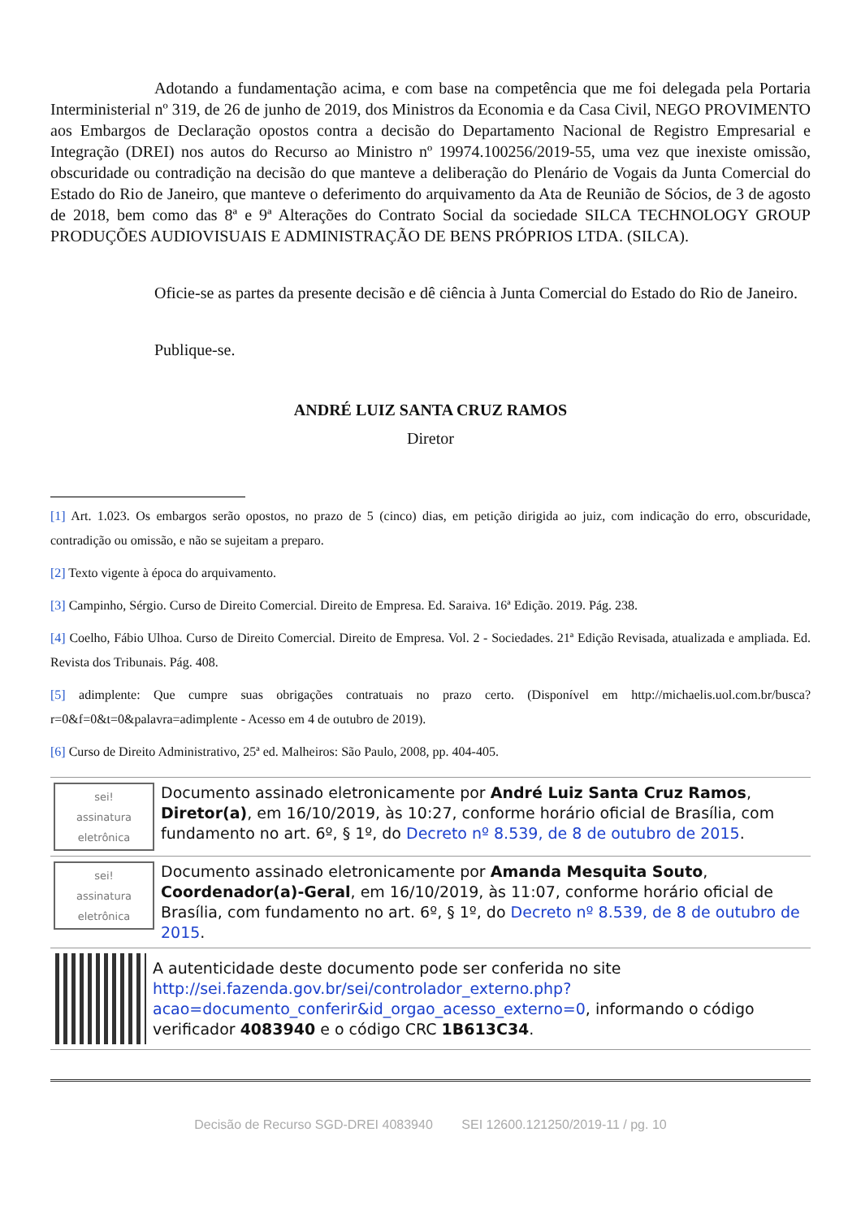Adotando a fundamentação acima, e com base na competência que me foi delegada pela Portaria Interministerial nº 319, de 26 de junho de 2019, dos Ministros da Economia e da Casa Civil, NEGO PROVIMENTO aos Embargos de Declaração opostos contra a decisão do Departamento Nacional de Registro Empresarial e Integração (DREI) nos autos do Recurso ao Ministro nº 19974.100256/2019-55, uma vez que inexiste omissão, obscuridade ou contradição na decisão do que manteve a deliberação do Plenário de Vogais da Junta Comercial do Estado do Rio de Janeiro, que manteve o deferimento do arquivamento da Ata de Reunião de Sócios, de 3 de agosto de 2018, bem como das 8ª e 9ª Alterações do Contrato Social da sociedade SILCA TECHNOLOGY GROUP PRODUÇÕES AUDIOVISUAIS E ADMINISTRAÇÃO DE BENS PRÓPRIOS LTDA. (SILCA).
Oficie-se as partes da presente decisão e dê ciência à Junta Comercial do Estado do Rio de Janeiro.
Publique-se.
ANDRÉ LUIZ SANTA CRUZ RAMOS
Diretor
[1] Art. 1.023. Os embargos serão opostos, no prazo de 5 (cinco) dias, em petição dirigida ao juiz, com indicação do erro, obscuridade, contradição ou omissão, e não se sujeitam a preparo.
[2] Texto vigente à época do arquivamento.
[3] Campinho, Sérgio. Curso de Direito Comercial. Direito de Empresa. Ed. Saraiva. 16ª Edição. 2019. Pág. 238.
[4] Coelho, Fábio Ulhoa. Curso de Direito Comercial. Direito de Empresa. Vol. 2 - Sociedades. 21ª Edição Revisada, atualizada e ampliada. Ed. Revista dos Tribunais. Pág. 408.
[5] adimplente: Que cumpre suas obrigações contratuais no prazo certo. (Disponível em http://michaelis.uol.com.br/busca?r=0&f=0&t=0&palavra=adimplente - Acesso em 4 de outubro de 2019).
[6] Curso de Direito Administrativo, 25ª ed. Malheiros: São Paulo, 2008, pp. 404-405.
sei!
assinatura eletrônica
Documento assinado eletronicamente por André Luiz Santa Cruz Ramos, Diretor(a), em 16/10/2019, às 10:27, conforme horário oficial de Brasília, com fundamento no art. 6º, § 1º, do Decreto nº 8.539, de 8 de outubro de 2015.
sei!
assinatura eletrônica
Documento assinado eletronicamente por Amanda Mesquita Souto, Coordenador(a)-Geral, em 16/10/2019, às 11:07, conforme horário oficial de Brasília, com fundamento no art. 6º, § 1º, do Decreto nº 8.539, de 8 de outubro de 2015.
A autenticidade deste documento pode ser conferida no site http://sei.fazenda.gov.br/sei/controlador_externo.php?acao=documento_conferir&id_orgao_acesso_externo=0, informando o código verificador 4083940 e o código CRC 1B613C34.
Decisão de Recurso SGD-DREI 4083940 SEI 12600.121250/2019-11 / pg. 10